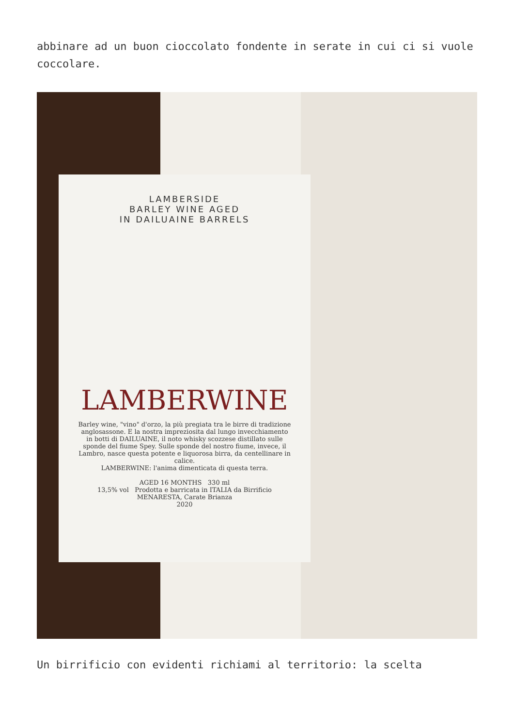abbinare ad un buon cioccolato fondente in serate in cui ci si vuole coccolare.
LAMBERSIDE
BARLEY WINE AGED
IN DAILUAINE BARRELS
LAMBERWINE
Barley wine, "vino" d'orzo, la più pregiata tra le birre di tradizione anglosassone. E la nostra impreziosita dal lungo invecchiamento in botti di DAILUAINE, il noto whisky scozzese distillato sulle sponde del fiume Spey. Sulle sponde del nostro fiume, invece, il Lambro, nasce questa potente e liquorosa birra, da centellinare in calice.
LAMBERWINE: l'anima dimenticata di questa terra.
AGED 16 MONTHS 330 ml
13,5% vol Prodotta e barricata in ITALIA da Birrificio MENARESTA, Carate Brianza
2020
Un birrificio con evidenti richiami al territorio: la scelta